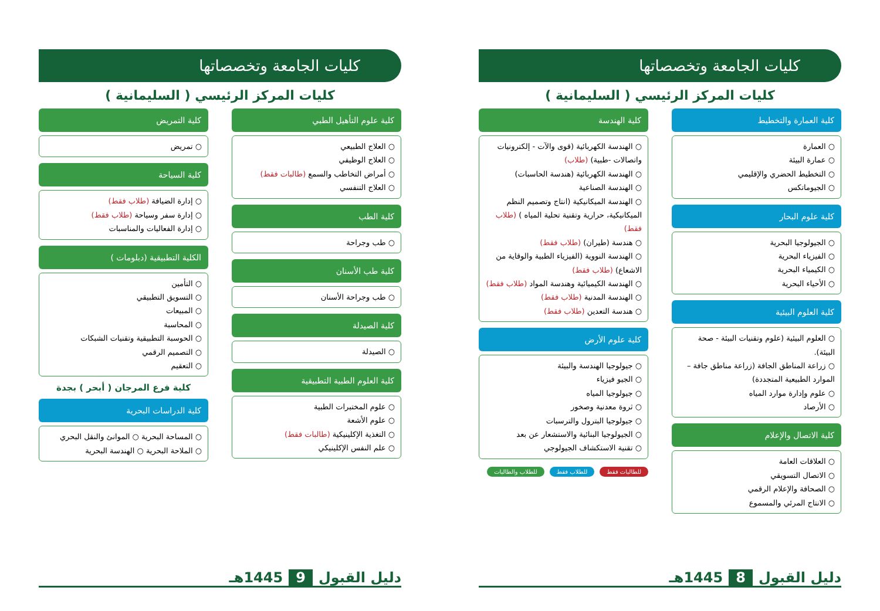كليات الجامعة وتخصصاتها
كليات المركز الرئيسي ( السليمانية )
كلية العمارة والتخطيط
○ العمارة
○ عمارة البيئة
○ التخطيط الحضري والإقليمي
○ الجيوماتكس
كلية علوم البحار
○ الجيولوجيا البحرية
○ الفيزياء البحرية
○ الكيمياء البحرية
○ الأحياء البحرية
كلية العلوم البيئية
○ العلوم البيئية (علوم وتقنيات البيئة - صحة البيئة).
○ زراعة المناطق الجافة (زراعة مناطق جافة – الموارد الطبيعية المتجددة)
○ علوم وإدارة موارد المياه
○ الأرصاد
كلية الاتصال والإعلام
○ العلاقات العامة
○ الاتصال التسويقي
○ الصحافة والإعلام الرقمي
○ الانتاج المرئي والمسموع
كلية الهندسة
○ الهندسة الكهربائية (قوى والآت - إلكترونيات واتصالات -طبية) (طلاب)
○ الهندسة الكهربائية (هندسة الحاسبات)
○ الهندسة الصناعية
○ الهندسة الميكانيكية (انتاج وتصميم النظم الميكانيكية، حرارية وتقنية تحلية المياه ) (طلاب فقط)
○ هندسة (طيران) (طلاب فقط)
○ الهندسة النووية (الفيزياء الطبية والوقاية من الاشعاع) (طلاب فقط)
○ الهندسة الكيميائية وهندسة المواد (طلاب فقط)
○ الهندسة المدنية (طلاب فقط)
○ هندسة التعدين (طلاب فقط)
كلية علوم الأرض
○ جيولوجيا الهندسة والبيئة
○ الجيو فيزياء
○ جيولوجيا المياه
○ ثروة معدنية وصخور
○ جيولوجيا البترول والترسبات
○ الجيولوجيا البنائية والاستشعار عن بعد
○ تقنية الاستكشاف الجيولوجي
للطالبات فقط للطلاب فقط للطلاب والطالبات
دليل القبول 8 1445هـ
كليات الجامعة وتخصصاتها
كليات المركز الرئيسي ( السليمانية )
كلية علوم التأهيل الطبي
○ العلاج الطبيعي
○ العلاج الوظيفي
○ أمراض التخاطب والسمع (طالبات فقط)
○ العلاج التنفسي
كلية الطب
○ طب وجراحة
كلية طب الأسنان
○ طب وجراحة الأسنان
كلية الصيدلة
○ الصيدلة
كلية العلوم الطبية التطبيقية
○ علوم المختبرات الطبية
○ علوم الأشعة
○ التغذية الإكلينيكية (طالبات فقط)
○ علم النفس الإكلينيكي
كلية التمريض
○ تمريض
كلية السياحة
○ إدارة الضيافة (طلاب فقط)
○ إدارة سفر وسياحة (طلاب فقط)
○ إدارة الفعاليات والمناسبات
الكلية التطبيقية (دبلومات )
○ التأمين
○ التسويق التطبيقي
○ المبيعات
○ المحاسبة
○ الحوسبة التطبيقية وتقنيات الشبكات
○ التصميم الرقمي
○ التعقيم
كلية فرع المرجان ( أبحر ) بجدة
كلية الدراسات البحرية
○ المساحة البحرية ○ الموانئ والنقل البحري
○ الملاحة البحرية ○ الهندسة البحرية
دليل القبول 9 1445هـ